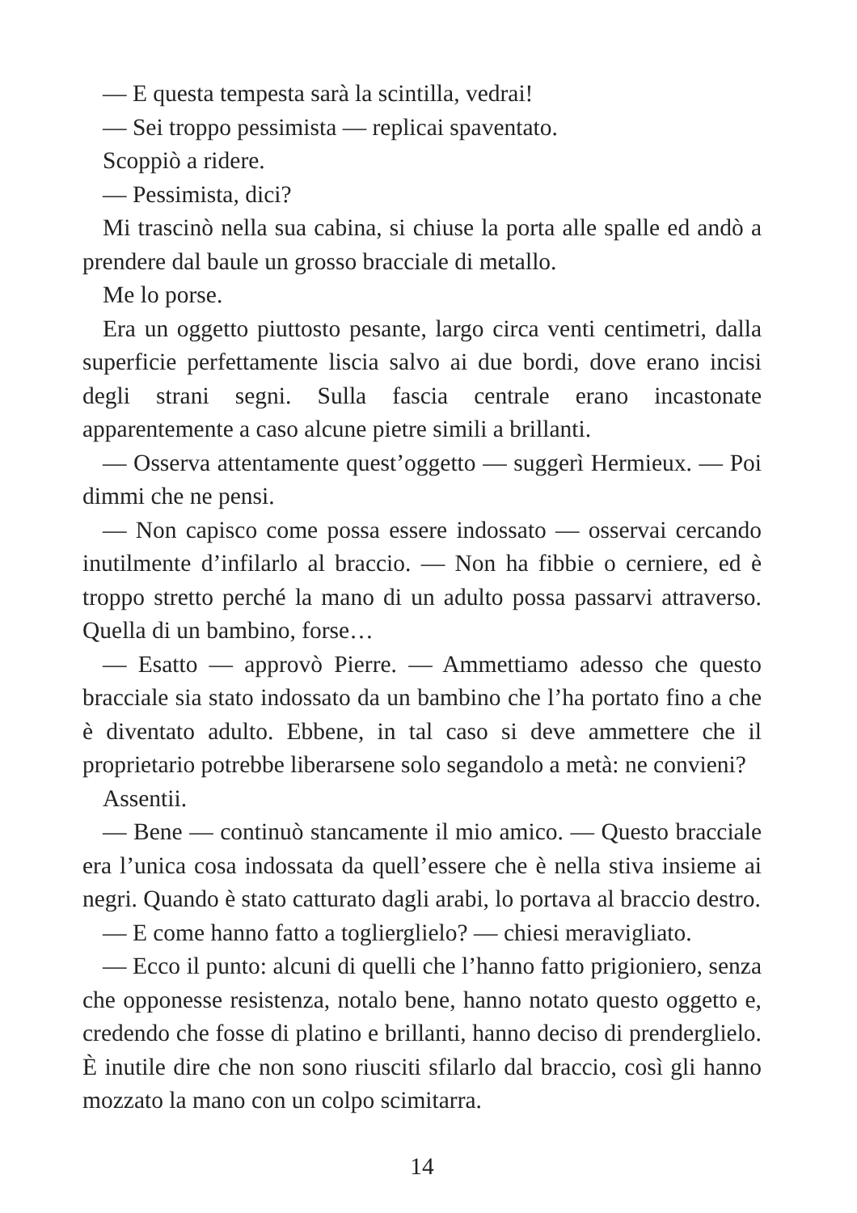— E questa tempesta sarà la scintilla, vedrai!
— Sei troppo pessimista — replicai spaventato.
Scoppiò a ridere.
— Pessimista, dici?
Mi trascinò nella sua cabina, si chiuse la porta alle spalle ed andò a prendere dal baule un grosso bracciale di metallo.
Me lo porse.
Era un oggetto piuttosto pesante, largo circa venti centimetri, dalla superficie perfettamente liscia salvo ai due bordi, dove erano incisi degli strani segni. Sulla fascia centrale erano incastonate apparentemente a caso alcune pietre simili a brillanti.
— Osserva attentamente quest’oggetto — suggerì Hermieux. — Poi dimmi che ne pensi.
— Non capisco come possa essere indossato — osservai cercando inutilmente d’infilarlo al braccio. — Non ha fibbie o cerniere, ed è troppo stretto perché la mano di un adulto possa passarvi attraverso. Quella di un bambino, forse…
— Esatto — approvò Pierre. — Ammettiamo adesso che questo bracciale sia stato indossato da un bambino che l’ha portato fino a che è diventato adulto. Ebbene, in tal caso si deve ammettere che il proprietario potrebbe liberarsene solo segandolo a metà: ne convieni?
Assentii.
— Bene — continuò stancamente il mio amico. — Questo bracciale era l’unica cosa indossata da quell’essere che è nella stiva insieme ai negri. Quando è stato catturato dagli arabi, lo portava al braccio destro.
— E come hanno fatto a toglierglielo? — chiesi meravigliato.
— Ecco il punto: alcuni di quelli che l’hanno fatto prigioniero, senza che opponesse resistenza, notalo bene, hanno notato questo oggetto e, credendo che fosse di platino e brillanti, hanno deciso di prenderglielo. È inutile dire che non sono riusciti sfilarlo dal braccio, così gli hanno mozzato la mano con un colpo scimitarra.
14